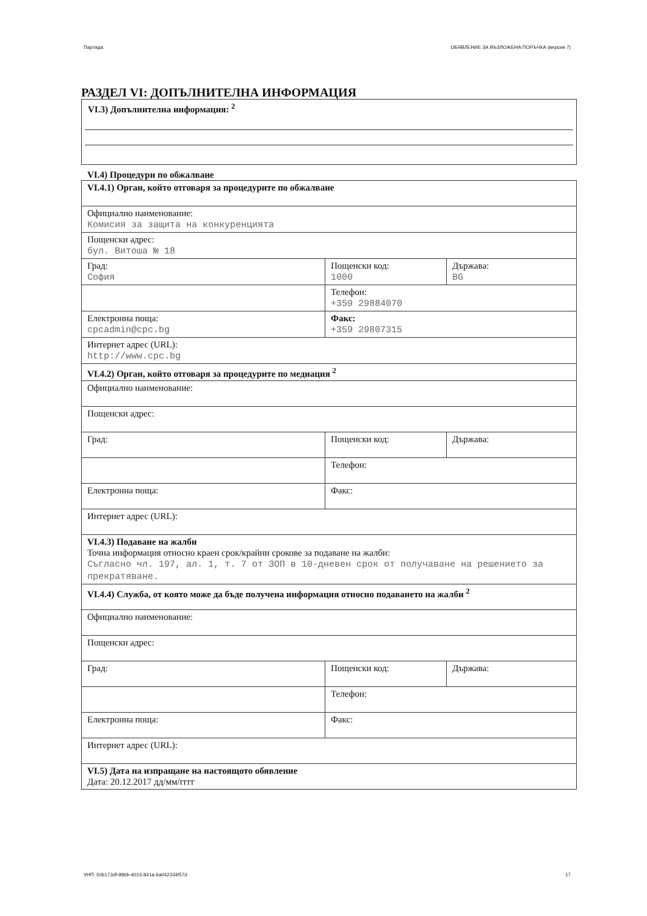Партида: ОБЯВЛЕНИЕ ЗА ВЪЗЛОЖЕНА ПОРЪЧКА (версия 7)
РАЗДЕЛ VI: ДОПЪЛНИТЕЛНА ИНФОРМАЦИЯ
VI.3) Допълнителна информация: <sup>2</sup>
VI.4) Процедури по обжалване
| VI.4.1) Орган, който отговаря за процедурите по обжалване | | |
| Официално наименование: Комисия за защита на конкуренцията | | |
| Пощенски адрес: бул. Витоша № 18 | | |
| Град: София | Пощенски код: 1000 | Държава: BG |
| | Телефон: +359 29884070 | |
| Електронна поща: cpcadmin@cpc.bg | Факс: +359 29807315 | |
| Интернет адрес (URL): http://www.cpc.bg | | |
| VI.4.2) Орган, който отговаря за процедурите по медиация <sup>2</sup> | | |
| Официално наименование: | | |
| Пощенски адрес: | | |
| Град: | Пощенски код: | Държава: |
| | Телефон: | |
| Електронна поща: | Факс: | |
| Интернет адрес (URL): | | |
| VI.4.3) Подаване на жалби Точна информация относно краен срок/крайни срокове за подаване на жалби: Съгласно чл. 197, ал. 1, т. 7 от ЗОП в 10-дневен срок от получаване на решението за прекратяване. | | |
| VI.4.4) Служба, от която може да бъде получена информация относно подаването на жалби <sup>2</sup> | | |
| Официално наименование: | | |
| Пощенски адрес: | | |
| Град: | Пощенски код: | Държава: |
| | Телефон: | |
| Електронна поща: | Факс: | |
| Интернет адрес (URL): | | |
| VI.5) Дата на изпращане на настоящото обявление Дата: 20.12.2017 дд/мм/гггг | | |
УНП: 50b173df-986b-4015-841a-6a042334f57d 17